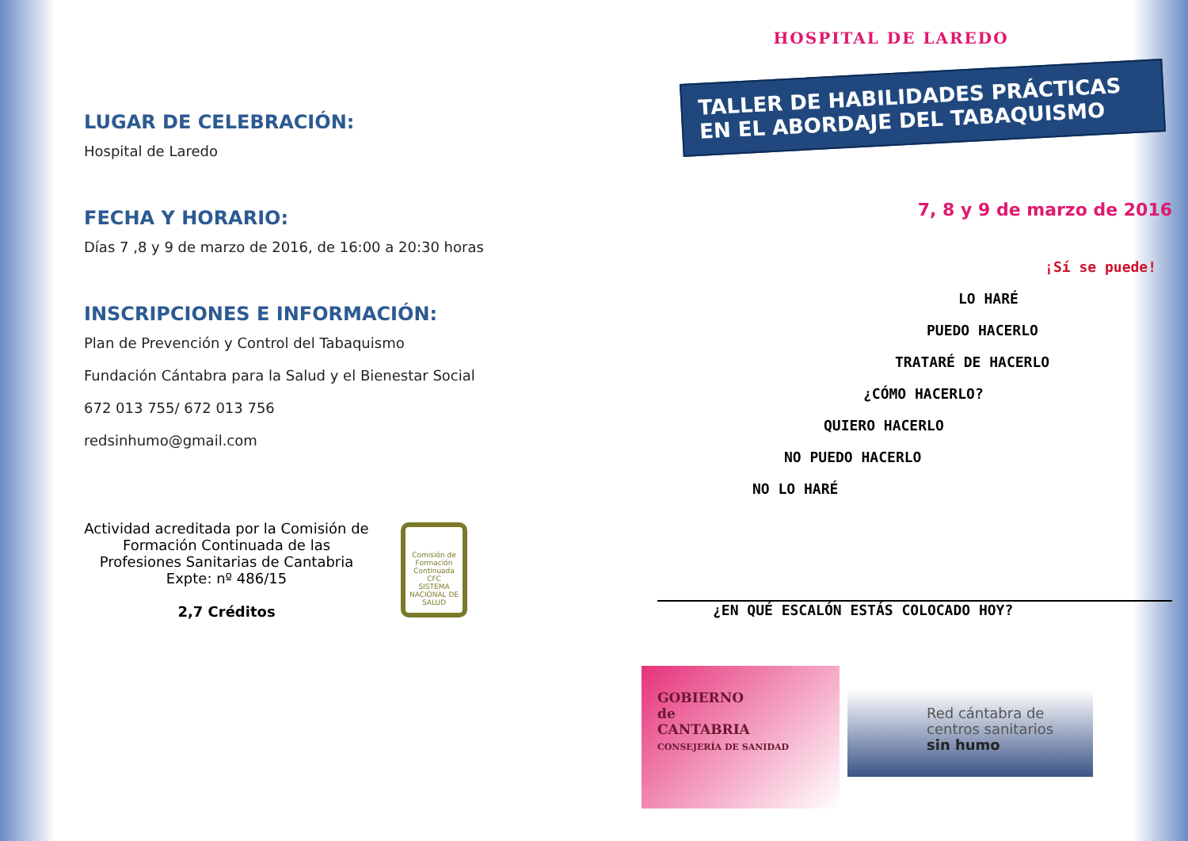LUGAR DE CELEBRACIÓN:
Hospital de Laredo
FECHA Y HORARIO:
Días 7 ,8 y 9 de marzo de 2016, de 16:00 a 20:30 horas
INSCRIPCIONES E INFORMACIÓN:
Plan de Prevención y Control del Tabaquismo
Fundación Cántabra para la Salud y el Bienestar Social
672 013 755/ 672 013 756
redsinhumo@gmail.com
Actividad acreditada por la Comisión de Formación Continuada de las Profesiones Sanitarias de Cantabria Expte: nº 486/15
2,7 Créditos
Comisión de Formación Continuada
CFC
SISTEMA NACIONAL DE SALUD
HOSPITAL DE LAREDO
TALLER DE HABILIDADES PRÁCTICAS
EN EL ABORDAJE DEL TABAQUISMO
7, 8 y 9 de marzo de 2016
¡Sí se puede!
LO HARÉ
PUEDO HACERLO
TRATARÉ DE HACERLO
¿CÓMO HACERLO?
QUIERO HACERLO
NO PUEDO HACERLO
NO LO HARÉ
¿EN QUÉ ESCALÓN ESTÁS COLOCADO HOY?
GOBIERNO
de
CANTABRIA
CONSEJERÍA DE SANIDAD
Red cántabra de
centros sanitarios
sin humo